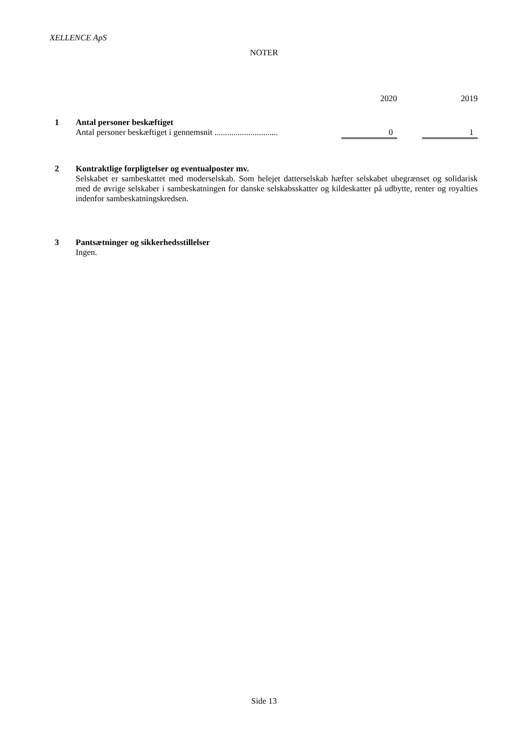XELLENCE ApS
NOTER
| | | 2020 | | 2019 |
| 1 | Antal personer beskæftiget | | | |
| | Antal personer beskæftiget i gennemsnit .............................. | 0 | | 1 |
| 2 | Kontraktlige forpligtelser og eventualposter mv. Selskabet er sambeskattet med moderselskab. Som helejet datterselskab hæfter selskabet ubegrænset og solidarisk med de øvrige selskaber i sambeskatningen for danske selskabsskatter og kildeskatter på udbytte, renter og royalties indenfor sambeskatningskredsen. |
| 3 | Pantsætninger og sikkerhedsstillelser Ingen. |
Side 13